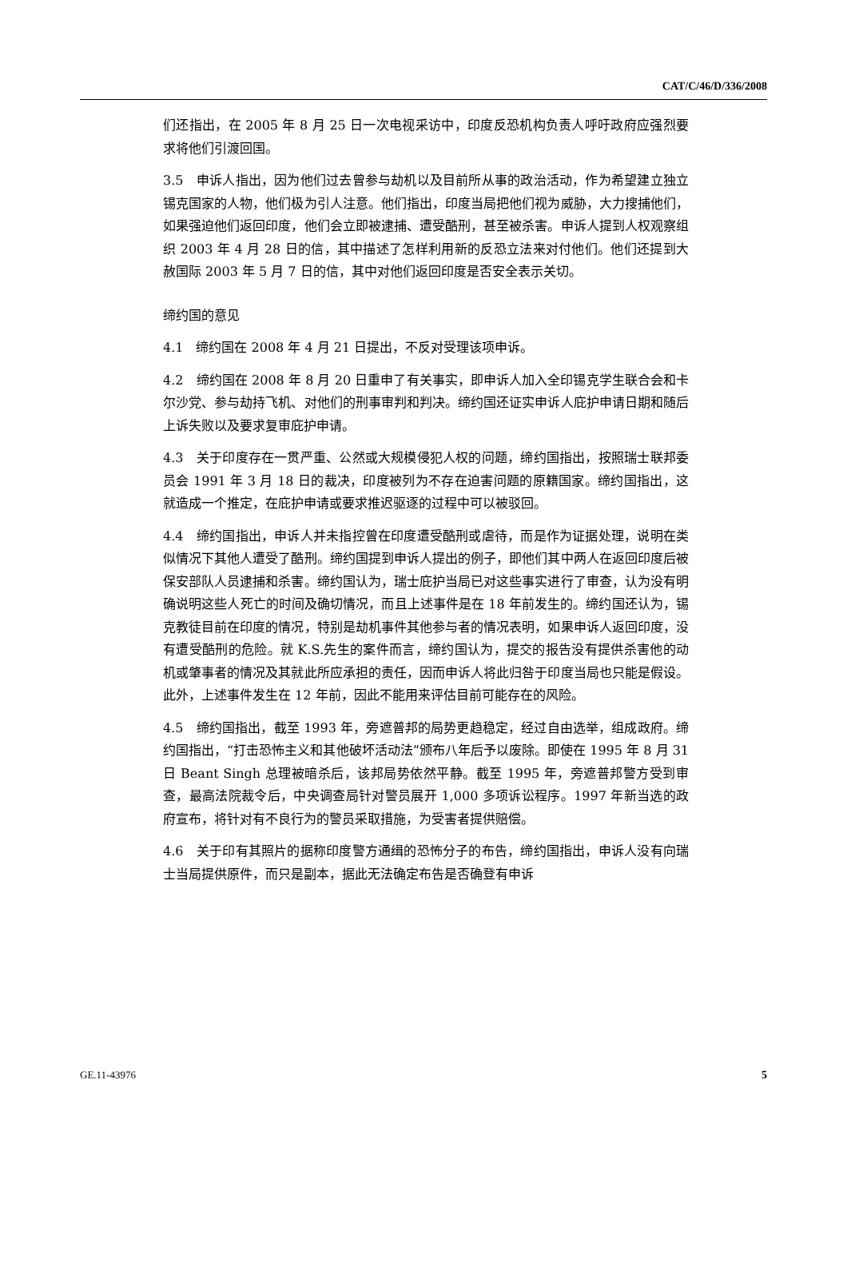CAT/C/46/D/336/2008
们还指出，在 2005 年 8 月 25 日一次电视采访中，印度反恐机构负责人呼吁政府应强烈要求将他们引渡回国。
3.5　申诉人指出，因为他们过去曾参与劫机以及目前所从事的政治活动，作为希望建立独立锡克国家的人物，他们极为引人注意。他们指出，印度当局把他们视为威胁，大力搜捕他们，如果强迫他们返回印度，他们会立即被逮捕、遭受酷刑，甚至被杀害。申诉人提到人权观察组织 2003 年 4 月 28 日的信，其中描述了怎样利用新的反恐立法来对付他们。他们还提到大赦国际 2003 年 5 月 7 日的信，其中对他们返回印度是否安全表示关切。
缔约国的意见
4.1　缔约国在 2008 年 4 月 21 日提出，不反对受理该项申诉。
4.2　缔约国在 2008 年 8 月 20 日重申了有关事实，即申诉人加入全印锡克学生联合会和卡尔沙党、参与劫持飞机、对他们的刑事审判和判决。缔约国还证实申诉人庇护申请日期和随后上诉失败以及要求复审庇护申请。
4.3　关于印度存在一贯严重、公然或大规模侵犯人权的问题，缔约国指出，按照瑞士联邦委员会 1991 年 3 月 18 日的裁决，印度被列为不存在迫害问题的原籍国家。缔约国指出，这就造成一个推定，在庇护申请或要求推迟驱逐的过程中可以被驳回。
4.4　缔约国指出，申诉人并未指控曾在印度遭受酷刑或虐待，而是作为证据处理，说明在类似情况下其他人遭受了酷刑。缔约国提到申诉人提出的例子，即他们其中两人在返回印度后被保安部队人员逮捕和杀害。缔约国认为，瑞士庇护当局已对这些事实进行了审查，认为没有明确说明这些人死亡的时间及确切情况，而且上述事件是在 18 年前发生的。缔约国还认为，锡克教徒目前在印度的情况，特别是劫机事件其他参与者的情况表明，如果申诉人返回印度，没有遭受酷刑的危险。就 K.S.先生的案件而言，缔约国认为，提交的报告没有提供杀害他的动机或肇事者的情况及其就此所应承担的责任，因而申诉人将此归咎于印度当局也只能是假设。此外，上述事件发生在 12 年前，因此不能用来评估目前可能存在的风险。
4.5　缔约国指出，截至 1993 年，旁遮普邦的局势更趋稳定，经过自由选举，组成政府。缔约国指出，“打击恐怖主义和其他破坏活动法”颁布八年后予以废除。即使在 1995 年 8 月 31 日 Beant Singh 总理被暗杀后，该邦局势依然平静。截至 1995 年，旁遮普邦警方受到审查，最高法院裁令后，中央调查局针对警员展开 1,000 多项诉讼程序。1997 年新当选的政府宣布，将针对有不良行为的警员采取措施，为受害者提供赔偿。
4.6　关于印有其照片的据称印度警方通缉的恐怖分子的布告，缔约国指出，申诉人没有向瑞士当局提供原件，而只是副本，据此无法确定布告是否确登有申诉
GE.11-43976 5